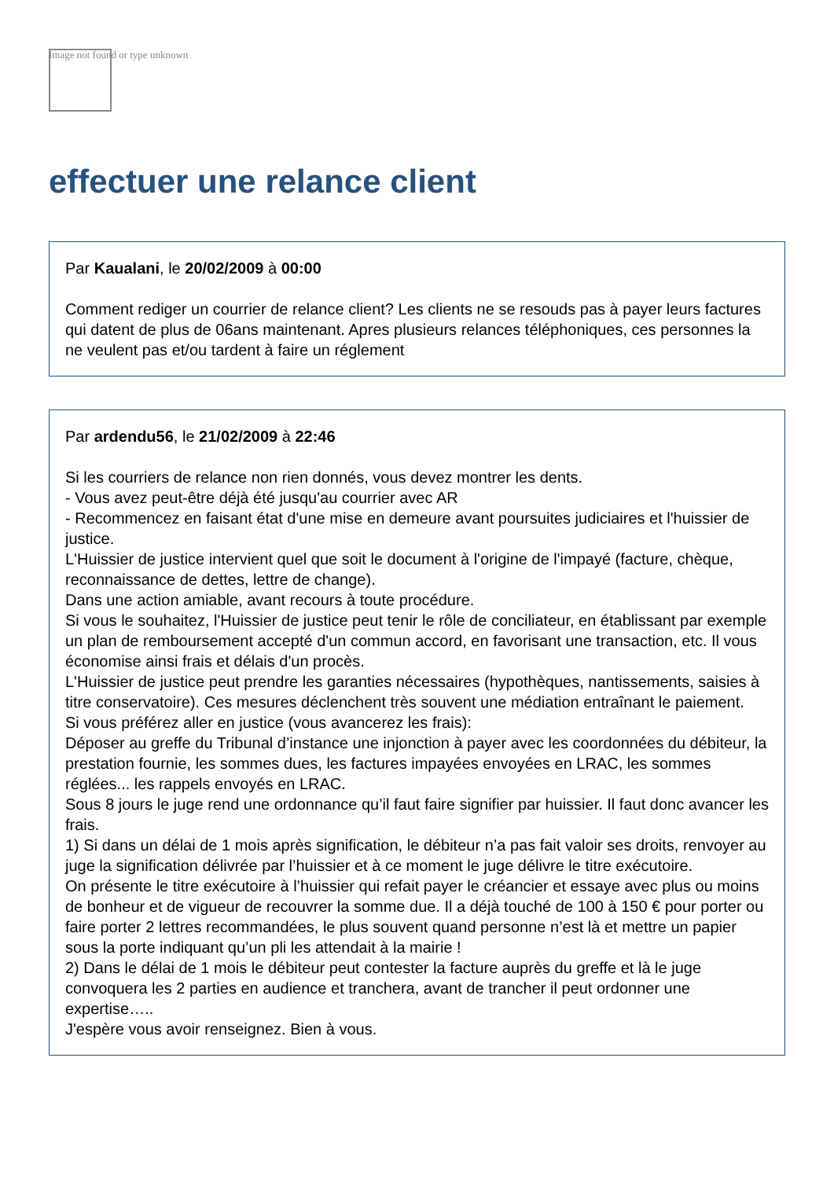Image not found or type unknown
effectuer une relance client
Par Kaualani, le 20/02/2009 à 00:00
Comment rediger un courrier de relance client? Les clients ne se resouds pas à payer leurs factures qui datent de plus de 06ans maintenant. Apres plusieurs relances téléphoniques, ces personnes la ne veulent pas et/ou tardent à faire un réglement
Par ardendu56, le 21/02/2009 à 22:46
Si les courriers de relance non rien donnés, vous devez montrer les dents.
- Vous avez peut-être déjà été jusqu'au courrier avec AR
- Recommencez en faisant état d'une mise en demeure avant poursuites judiciaires et l'huissier de justice.
L'Huissier de justice intervient quel que soit le document à l'origine de l'impayé (facture, chèque, reconnaissance de dettes, lettre de change).
Dans une action amiable, avant recours à toute procédure.
Si vous le souhaitez, l'Huissier de justice peut tenir le rôle de conciliateur, en établissant par exemple un plan de remboursement accepté d'un commun accord, en favorisant une transaction, etc. Il vous économise ainsi frais et délais d'un procès.
L'Huissier de justice peut prendre les garanties nécessaires (hypothèques, nantissements, saisies à titre conservatoire). Ces mesures déclenchent très souvent une médiation entraînant le paiement.
Si vous préférez aller en justice (vous avancerez les frais):
Déposer au greffe du Tribunal d’instance une injonction à payer avec les coordonnées du débiteur, la prestation fournie, les sommes dues, les factures impayées envoyées en LRAC, les sommes réglées... les rappels envoyés en LRAC.
Sous 8 jours le juge rend une ordonnance qu’il faut faire signifier par huissier. Il faut donc avancer les frais.
1) Si dans un délai de 1 mois après signification, le débiteur n’a pas fait valoir ses droits, renvoyer au juge la signification délivrée par l’huissier et à ce moment le juge délivre le titre exécutoire.
On présente le titre exécutoire à l’huissier qui refait payer le créancier et essaye avec plus ou moins de bonheur et de vigueur de recouvrer la somme due. Il a déjà touché de 100 à 150 € pour porter ou faire porter 2 lettres recommandées, le plus souvent quand personne n’est là et mettre un papier sous la porte indiquant qu’un pli les attendait à la mairie !
2) Dans le délai de 1 mois le débiteur peut contester la facture auprès du greffe et là le juge convoquera les 2 parties en audience et tranchera, avant de trancher il peut ordonner une expertise…..
J'espère vous avoir renseignez. Bien à vous.